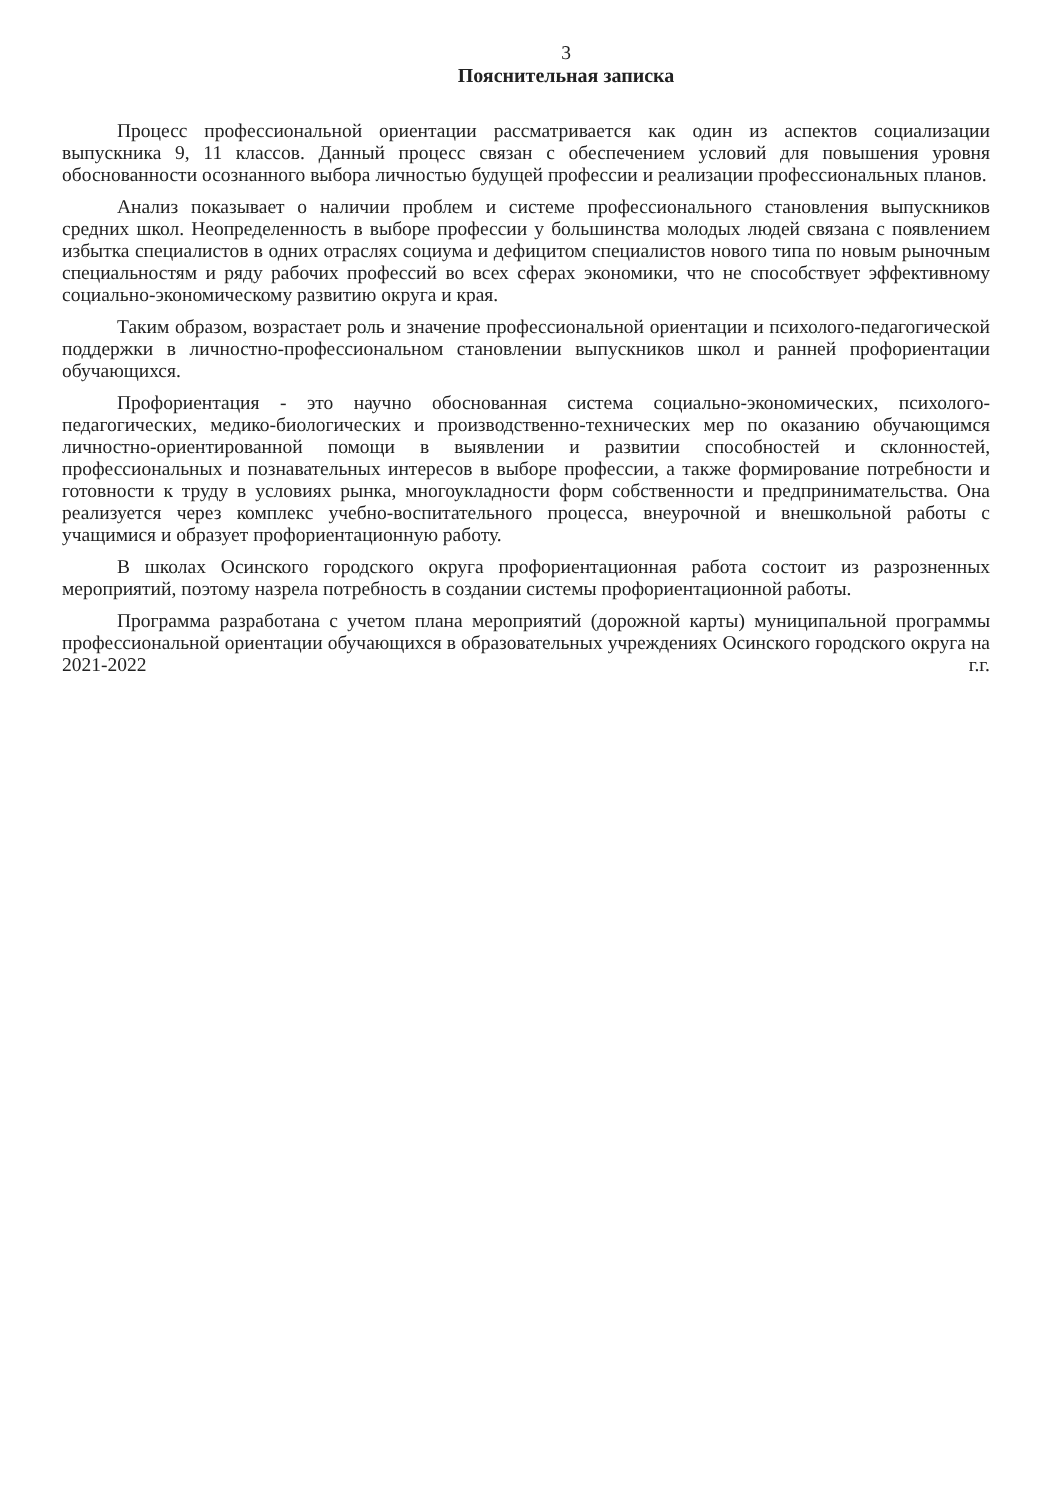3
Пояснительная записка
Процесс профессиональной ориентации рассматривается как один из аспектов социализации выпускника 9, 11 классов. Данный процесс связан с обеспечением условий для повышения уровня обоснованности осознанного выбора личностью будущей профессии и реализации профессиональных планов.
Анализ показывает о наличии проблем и системе профессионального становления выпускников средних школ. Неопределенность в выборе профессии у большинства молодых людей связана с появлением избытка специалистов в одних отраслях социума и дефицитом специалистов нового типа по новым рыночным специальностям и ряду рабочих профессий во всех сферах экономики, что не способствует эффективному социально-экономическому развитию округа и края.
Таким образом, возрастает роль и значение профессиональной ориентации и психолого-педагогической поддержки в личностно-профессиональном становлении выпускников школ и ранней профориентации обучающихся.
Профориентация - это научно обоснованная система социально-экономических, психолого-педагогических, медико-биологических и производственно-технических мер по оказанию обучающимся личностно-ориентированной помощи в выявлении и развитии способностей и склонностей, профессиональных и познавательных интересов в выборе профессии, а также формирование потребности и готовности к труду в условиях рынка, многоукладности форм собственности и предпринимательства. Она реализуется через комплекс учебно-воспитательного процесса, внеурочной и внешкольной работы с учащимися и образует профориентационную работу.
В школах Осинского городского округа профориентационная работа состоит из разрозненных мероприятий, поэтому назрела потребность в создании системы профориентационной работы.
Программа разработана с учетом плана мероприятий (дорожной карты) муниципальной программы профессиональной ориентации обучающихся в образовательных учреждениях Осинского городского округа на 2021-2022 г.г.